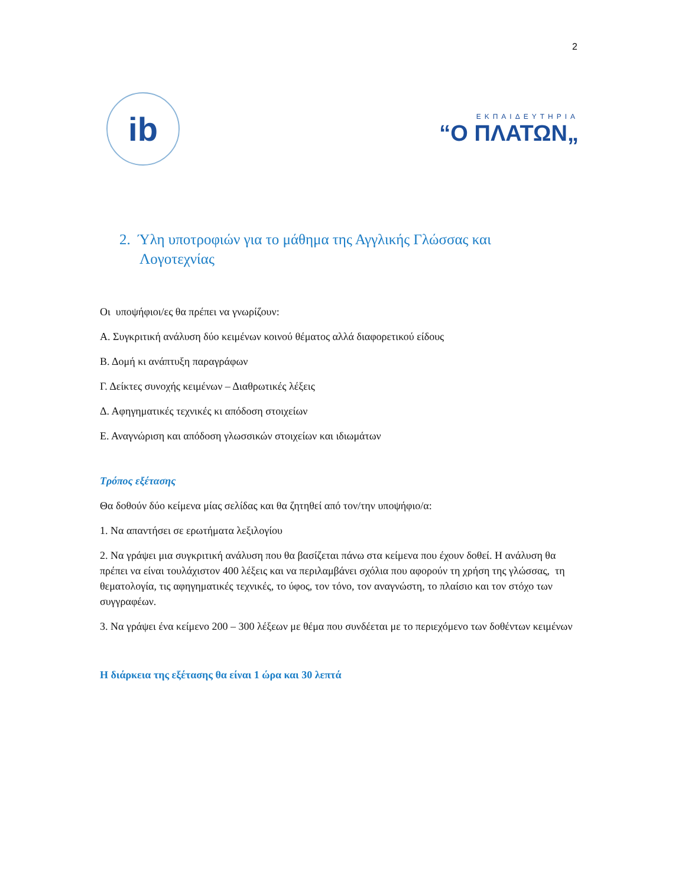2
ib
ΕΚΠΑΙΔΕΥΤΗΡΙΑ
“Ο ΠΛΑΤΩΝ„
2. Ύλη υποτροφιών για το μάθημα της Αγγλικής Γλώσσας και Λογοτεχνίας
Οι υποψήφιοι/ες θα πρέπει να γνωρίζουν:
Α. Συγκριτική ανάλυση δύο κειμένων κοινού θέματος αλλά διαφορετικού είδους
Β. Δομή κι ανάπτυξη παραγράφων
Γ. Δείκτες συνοχής κειμένων – Διαθρωτικές λέξεις
Δ. Αφηγηματικές τεχνικές κι απόδοση στοιχείων
Ε. Αναγνώριση και απόδοση γλωσσικών στοιχείων και ιδιωμάτων
Τρόπος εξέτασης
Θα δοθούν δύο κείμενα μίας σελίδας και θα ζητηθεί από τον/την υποψήφιο/α:
1. Να απαντήσει σε ερωτήματα λεξιλογίου
2. Να γράψει μια συγκριτική ανάλυση που θα βασίζεται πάνω στα κείμενα που έχουν δοθεί. Η ανάλυση θα πρέπει να είναι τουλάχιστον 400 λέξεις και να περιλαμβάνει σχόλια που αφορούν τη χρήση της γλώσσας, τη θεματολογία, τις αφηγηματικές τεχνικές, το ύφος, τον τόνο, τον αναγνώστη, το πλαίσιο και τον στόχο των συγγραφέων.
3. Να γράψει ένα κείμενο 200 – 300 λέξεων με θέμα που συνδέεται με το περιεχόμενο των δοθέντων κειμένων
Η διάρκεια της εξέτασης θα είναι 1 ώρα και 30 λεπτά